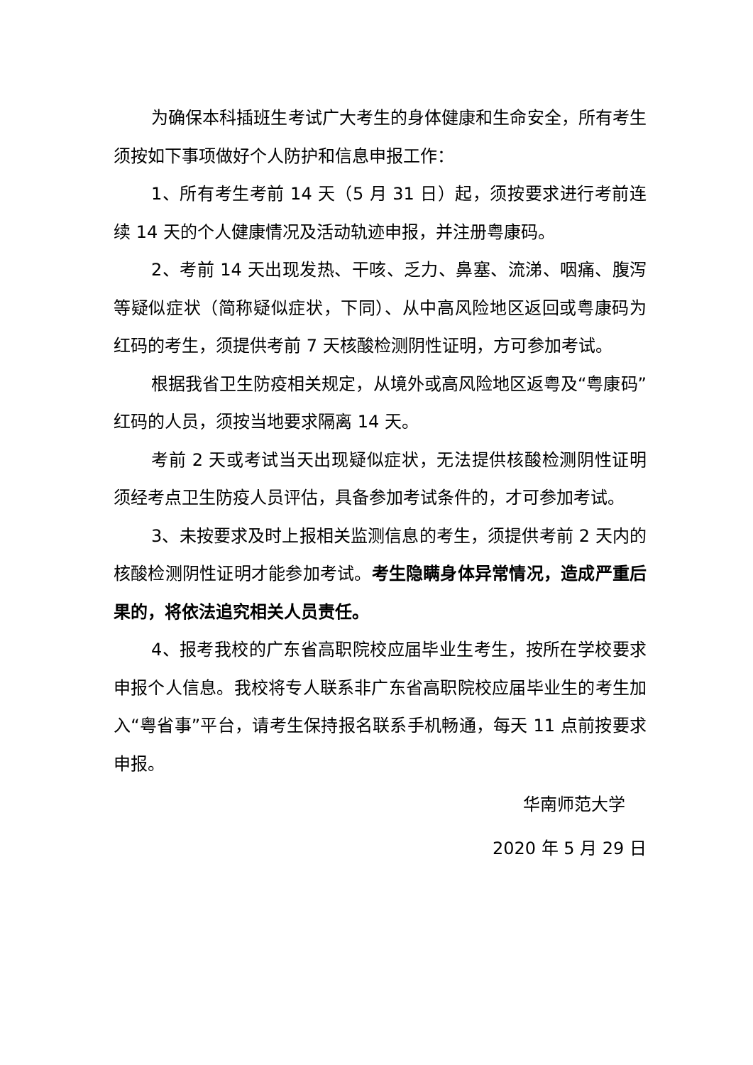为确保本科插班生考试广大考生的身体健康和生命安全，所有考生须按如下事项做好个人防护和信息申报工作：
1、所有考生考前 14 天（5 月 31 日）起，须按要求进行考前连续 14 天的个人健康情况及活动轨迹申报，并注册粤康码。
2、考前 14 天出现发热、干咳、乏力、鼻塞、流涕、咽痛、腹泻等疑似症状（简称疑似症状，下同）、从中高风险地区返回或粤康码为红码的考生，须提供考前 7 天核酸检测阴性证明，方可参加考试。
根据我省卫生防疫相关规定，从境外或高风险地区返粤及“粤康码”红码的人员，须按当地要求隔离 14 天。
考前 2 天或考试当天出现疑似症状，无法提供核酸检测阴性证明须经考点卫生防疫人员评估，具备参加考试条件的，才可参加考试。
3、未按要求及时上报相关监测信息的考生，须提供考前 2 天内的核酸检测阴性证明才能参加考试。考生隐瞒身体异常情况，造成严重后果的，将依法追究相关人员责任。
4、报考我校的广东省高职院校应届毕业生考生，按所在学校要求申报个人信息。我校将专人联系非广东省高职院校应届毕业生的考生加入“粤省事”平台，请考生保持报名联系手机畅通，每天 11 点前按要求申报。
华南师范大学
2020 年 5 月 29 日